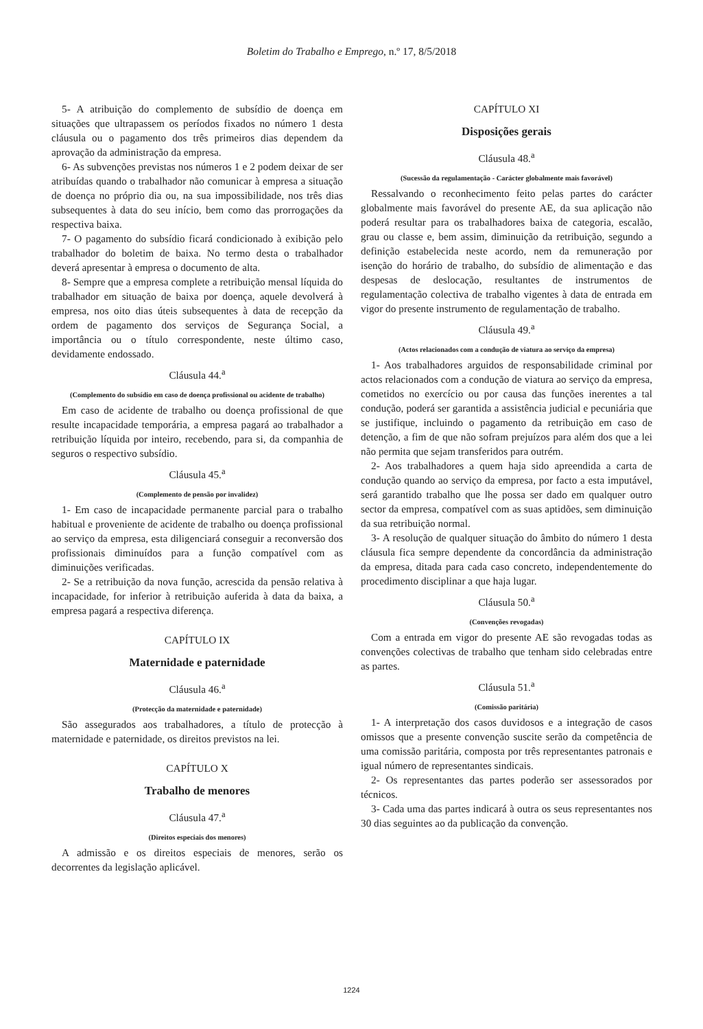Boletim do Trabalho e Emprego, n.º 17, 8/5/2018
5- A atribuição do complemento de subsídio de doença em situações que ultrapassem os períodos fixados no número 1 desta cláusula ou o pagamento dos três primeiros dias dependem da aprovação da administração da empresa.
6- As subvenções previstas nos números 1 e 2 podem deixar de ser atribuídas quando o trabalhador não comunicar à empresa a situação de doença no próprio dia ou, na sua impossibilidade, nos três dias subsequentes à data do seu início, bem como das prorrogações da respectiva baixa.
7- O pagamento do subsídio ficará condicionado à exibição pelo trabalhador do boletim de baixa. No termo desta o trabalhador deverá apresentar à empresa o documento de alta.
8- Sempre que a empresa complete a retribuição mensal líquida do trabalhador em situação de baixa por doença, aquele devolverá à empresa, nos oito dias úteis subsequentes à data de recepção da ordem de pagamento dos serviços de Segurança Social, a importância ou o título correspondente, neste último caso, devidamente endossado.
Cláusula 44.<sup>a</sup>
(Complemento do subsídio em caso de doença profissional ou acidente de trabalho)
Em caso de acidente de trabalho ou doença profissional de que resulte incapacidade temporária, a empresa pagará ao trabalhador a retribuição líquida por inteiro, recebendo, para si, da companhia de seguros o respectivo subsídio.
Cláusula 45.<sup>a</sup>
(Complemento de pensão por invalidez)
1- Em caso de incapacidade permanente parcial para o trabalho habitual e proveniente de acidente de trabalho ou doença profissional ao serviço da empresa, esta diligenciará conseguir a reconversão dos profissionais diminuídos para a função compatível com as diminuições verificadas.
2- Se a retribuição da nova função, acrescida da pensão relativa à incapacidade, for inferior à retribuição auferida à data da baixa, a empresa pagará a respectiva diferença.
CAPÍTULO IX
Maternidade e paternidade
Cláusula 46.<sup>a</sup>
(Protecção da maternidade e paternidade)
São assegurados aos trabalhadores, a título de protecção à maternidade e paternidade, os direitos previstos na lei.
CAPÍTULO X
Trabalho de menores
Cláusula 47.<sup>a</sup>
(Direitos especiais dos menores)
A admissão e os direitos especiais de menores, serão os decorrentes da legislação aplicável.
CAPÍTULO XI
Disposições gerais
Cláusula 48.<sup>a</sup>
(Sucessão da regulamentação - Carácter globalmente mais favorável)
Ressalvando o reconhecimento feito pelas partes do carácter globalmente mais favorável do presente AE, da sua aplicação não poderá resultar para os trabalhadores baixa de categoria, escalão, grau ou classe e, bem assim, diminuição da retribuição, segundo a definição estabelecida neste acordo, nem da remuneração por isenção do horário de trabalho, do subsídio de alimentação e das despesas de deslocação, resultantes de instrumentos de regulamentação colectiva de trabalho vigentes à data de entrada em vigor do presente instrumento de regulamentação de trabalho.
Cláusula 49.<sup>a</sup>
(Actos relacionados com a condução de viatura ao serviço da empresa)
1- Aos trabalhadores arguidos de responsabilidade criminal por actos relacionados com a condução de viatura ao serviço da empresa, cometidos no exercício ou por causa das funções inerentes a tal condução, poderá ser garantida a assistência judicial e pecuniária que se justifique, incluindo o pagamento da retribuição em caso de detenção, a fim de que não sofram prejuízos para além dos que a lei não permita que sejam transferidos para outrém.
2- Aos trabalhadores a quem haja sido apreendida a carta de condução quando ao serviço da empresa, por facto a esta imputável, será garantido trabalho que lhe possa ser dado em qualquer outro sector da empresa, compatível com as suas aptidões, sem diminuição da sua retribuição normal.
3- A resolução de qualquer situação do âmbito do número 1 desta cláusula fica sempre dependente da concordância da administração da empresa, ditada para cada caso concreto, independentemente do procedimento disciplinar a que haja lugar.
Cláusula 50.<sup>a</sup>
(Convenções revogadas)
Com a entrada em vigor do presente AE são revogadas todas as convenções colectivas de trabalho que tenham sido celebradas entre as partes.
Cláusula 51.<sup>a</sup>
(Comissão paritária)
1- A interpretação dos casos duvidosos e a integração de casos omissos que a presente convenção suscite serão da competência de uma comissão paritária, composta por três representantes patronais e igual número de representantes sindicais.
2- Os representantes das partes poderão ser assessorados por técnicos.
3- Cada uma das partes indicará à outra os seus representantes nos 30 dias seguintes ao da publicação da convenção.
1224